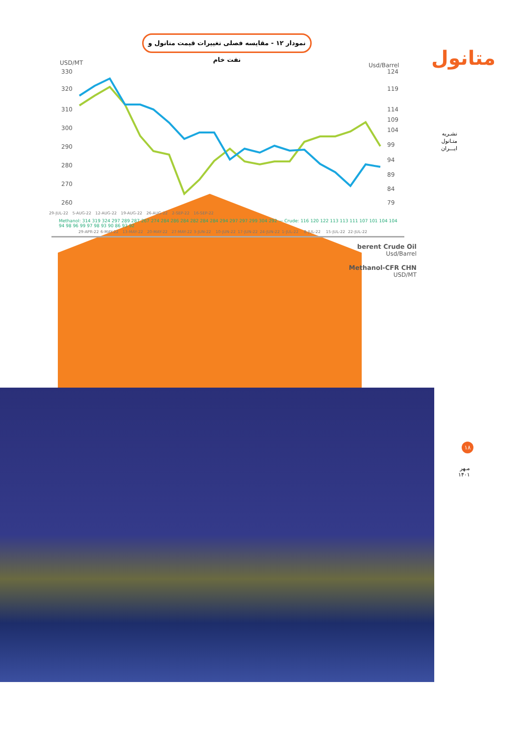نمودار ۱۲ - مقایسه فصلی تغییرات قیمت متانول و نفت خام
متانول
USD/MT
Usd/Barrel
330
320
310
300
290
280
270
260
124
119
114
109
104
99
94
89
84
79
29-APR-22
6-MAY-22
13-MAY-22
20-MAY-22
27-MAY-22
3-JUN-22
10-JUN-22
17-JUN-22
24-JUN-22
1-JUL-22
8-JUL-22
15-JUL-22
22-JUL-22
29-JUL-22 5-AUG-22 12-AUG-22 19-AUG-22 26-AUG-22 2-SEP-22 16-SEP-22
Methanol: 314 319 324 297 289 287 267 274 284 286 284 282 284 284 294 297 297 299 304 292 — Crude: 116 120 122 113 113 111 107 101 104 104 94 98 96 99 97 98 93 90 86 93 92
berent Crude Oil
Usd/Barrel
Methanol-CFR CHN
USD/MT
نشـریه
متـانول
ایـــران
۱۸
مـهر
۱۴۰۱